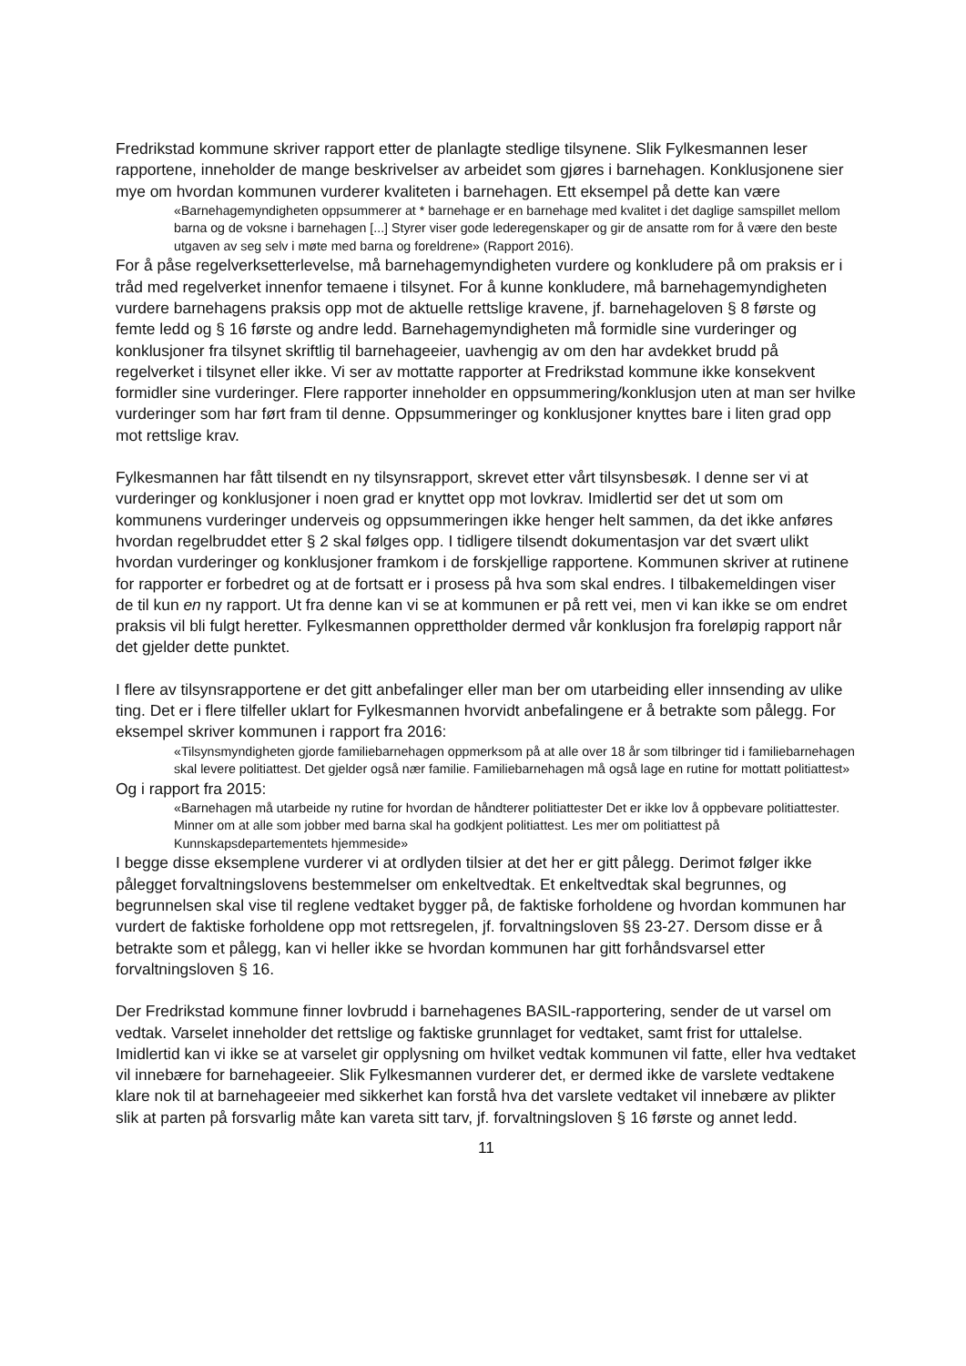Fredrikstad kommune skriver rapport etter de planlagte stedlige tilsynene. Slik Fylkesmannen leser rapportene, inneholder de mange beskrivelser av arbeidet som gjøres i barnehagen. Konklusjonene sier mye om hvordan kommunen vurderer kvaliteten i barnehagen. Ett eksempel på dette kan være
«Barnehagemyndigheten oppsummerer at * barnehage er en barnehage med kvalitet i det daglige samspillet mellom barna og de voksne i barnehagen [...] Styrer viser gode lederegenskaper og gir de ansatte rom for å være den beste utgaven av seg selv i møte med barna og foreldrene» (Rapport 2016).
For å påse regelverksetterlevelse, må barnehagemyndigheten vurdere og konkludere på om praksis er i tråd med regelverket innenfor temaene i tilsynet. For å kunne konkludere, må barnehagemyndigheten vurdere barnehagens praksis opp mot de aktuelle rettslige kravene, jf. barnehageloven § 8 første og femte ledd og § 16 første og andre ledd. Barnehagemyndigheten må formidle sine vurderinger og konklusjoner fra tilsynet skriftlig til barnehageeier, uavhengig av om den har avdekket brudd på regelverket i tilsynet eller ikke. Vi ser av mottatte rapporter at Fredrikstad kommune ikke konsekvent formidler sine vurderinger. Flere rapporter inneholder en oppsummering/konklusjon uten at man ser hvilke vurderinger som har ført fram til denne. Oppsummeringer og konklusjoner knyttes bare i liten grad opp mot rettslige krav.
Fylkesmannen har fått tilsendt en ny tilsynsrapport, skrevet etter vårt tilsynsbesøk. I denne ser vi at vurderinger og konklusjoner i noen grad er knyttet opp mot lovkrav. Imidlertid ser det ut som om kommunens vurderinger underveis og oppsummeringen ikke henger helt sammen, da det ikke anføres hvordan regelbruddet etter § 2 skal følges opp. I tidligere tilsendt dokumentasjon var det svært ulikt hvordan vurderinger og konklusjoner framkom i de forskjellige rapportene. Kommunen skriver at rutinene for rapporter er forbedret og at de fortsatt er i prosess på hva som skal endres. I tilbakemeldingen viser de til kun en ny rapport. Ut fra denne kan vi se at kommunen er på rett vei, men vi kan ikke se om endret praksis vil bli fulgt heretter. Fylkesmannen opprettholder dermed vår konklusjon fra foreløpig rapport når det gjelder dette punktet.
I flere av tilsynsrapportene er det gitt anbefalinger eller man ber om utarbeiding eller innsending av ulike ting. Det er i flere tilfeller uklart for Fylkesmannen hvorvidt anbefalingene er å betrakte som pålegg. For eksempel skriver kommunen i rapport fra 2016:
«Tilsynsmyndigheten gjorde familiebarnehagen oppmerksom på at alle over 18 år som tilbringer tid i familiebarnehagen skal levere politiattest. Det gjelder også nær familie. Familiebarnehagen må også lage en rutine for mottatt politiattest»
Og i rapport fra 2015:
«Barnehagen må utarbeide ny rutine for hvordan de håndterer politiattester Det er ikke lov å oppbevare politiattester. Minner om at alle som jobber med barna skal ha godkjent politiattest. Les mer om politiattest på Kunnskapsdepartementets hjemmeside»
I begge disse eksemplene vurderer vi at ordlyden tilsier at det her er gitt pålegg. Derimot følger ikke pålegget forvaltningslovens bestemmelser om enkeltvedtak. Et enkeltvedtak skal begrunnes, og begrunnelsen skal vise til reglene vedtaket bygger på, de faktiske forholdene og hvordan kommunen har vurdert de faktiske forholdene opp mot rettsregelen, jf. forvaltningsloven §§ 23-27. Dersom disse er å betrakte som et pålegg, kan vi heller ikke se hvordan kommunen har gitt forhåndsvarsel etter forvaltningsloven § 16.
Der Fredrikstad kommune finner lovbrudd i barnehagenes BASIL-rapportering, sender de ut varsel om vedtak. Varselet inneholder det rettslige og faktiske grunnlaget for vedtaket, samt frist for uttalelse. Imidlertid kan vi ikke se at varselet gir opplysning om hvilket vedtak kommunen vil fatte, eller hva vedtaket vil innebære for barnehageeier. Slik Fylkesmannen vurderer det, er dermed ikke de varslete vedtakene klare nok til at barnehageeier med sikkerhet kan forstå hva det varslete vedtaket vil innebære av plikter slik at parten på forsvarlig måte kan vareta sitt tarv, jf. forvaltningsloven § 16 første og annet ledd.
11